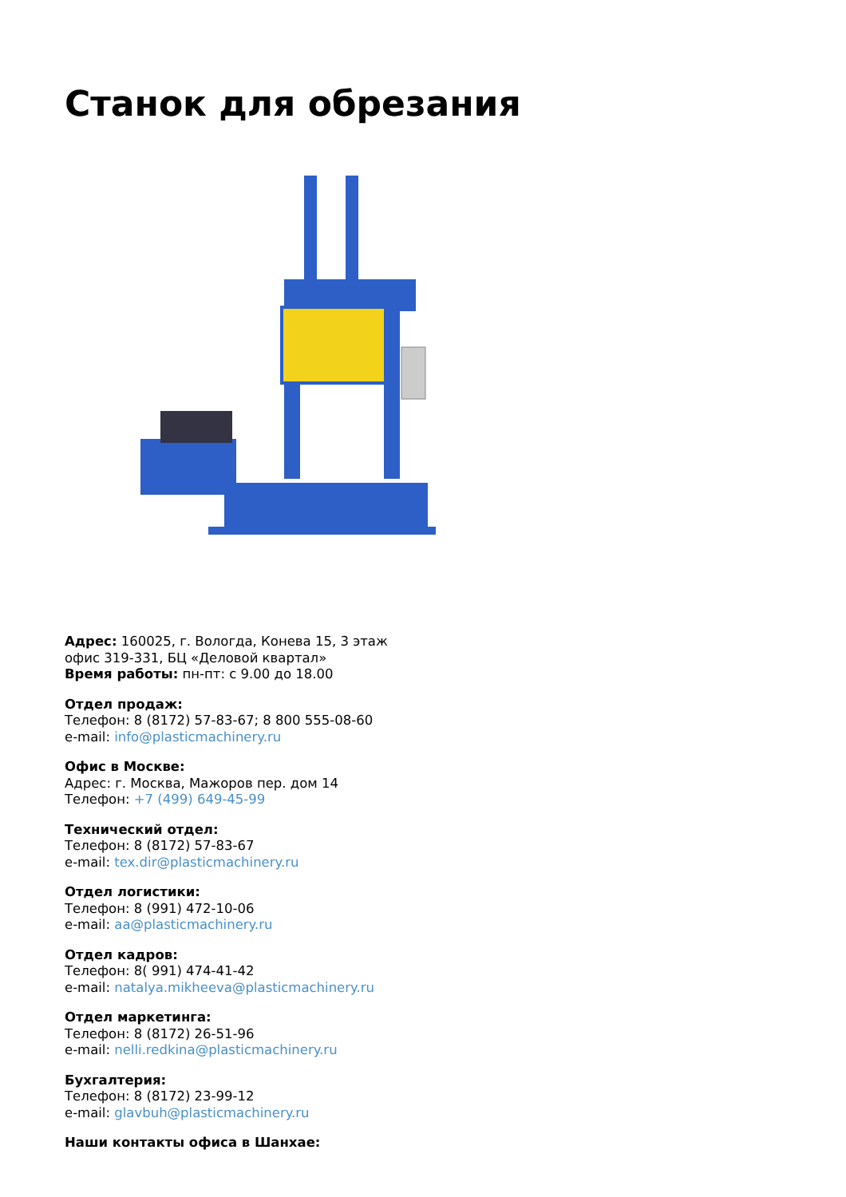Станок для обрезания
Адрес: 160025, г. Вологда, Конева 15, 3 этаж
офис 319-331, БЦ «Деловой квартал»
Время работы: пн-пт: с 9.00 до 18.00
Отдел продаж:
Телефон: 8 (8172) 57-83-67; 8 800 555-08-60
e-mail: info@plasticmachinery.ru
Офис в Москве:
Адрес: г. Москва, Мажоров пер. дом 14
Телефон: +7 (499) 649-45-99
Технический отдел:
Телефон: 8 (8172) 57-83-67
e-mail: tex.dir@plasticmachinery.ru
Отдел логистики:
Телефон: 8 (991) 472-10-06
e-mail: aa@plasticmachinery.ru
Отдел кадров:
Телефон: 8( 991) 474-41-42
e-mail: natalya.mikheeva@plasticmachinery.ru
Отдел маркетинга:
Телефон: 8 (8172) 26-51-96
e-mail: nelli.redkina@plasticmachinery.ru
Бухгалтерия:
Телефон: 8 (8172) 23-99-12
e-mail: glavbuh@plasticmachinery.ru
Наши контакты офиса в Шанхае: